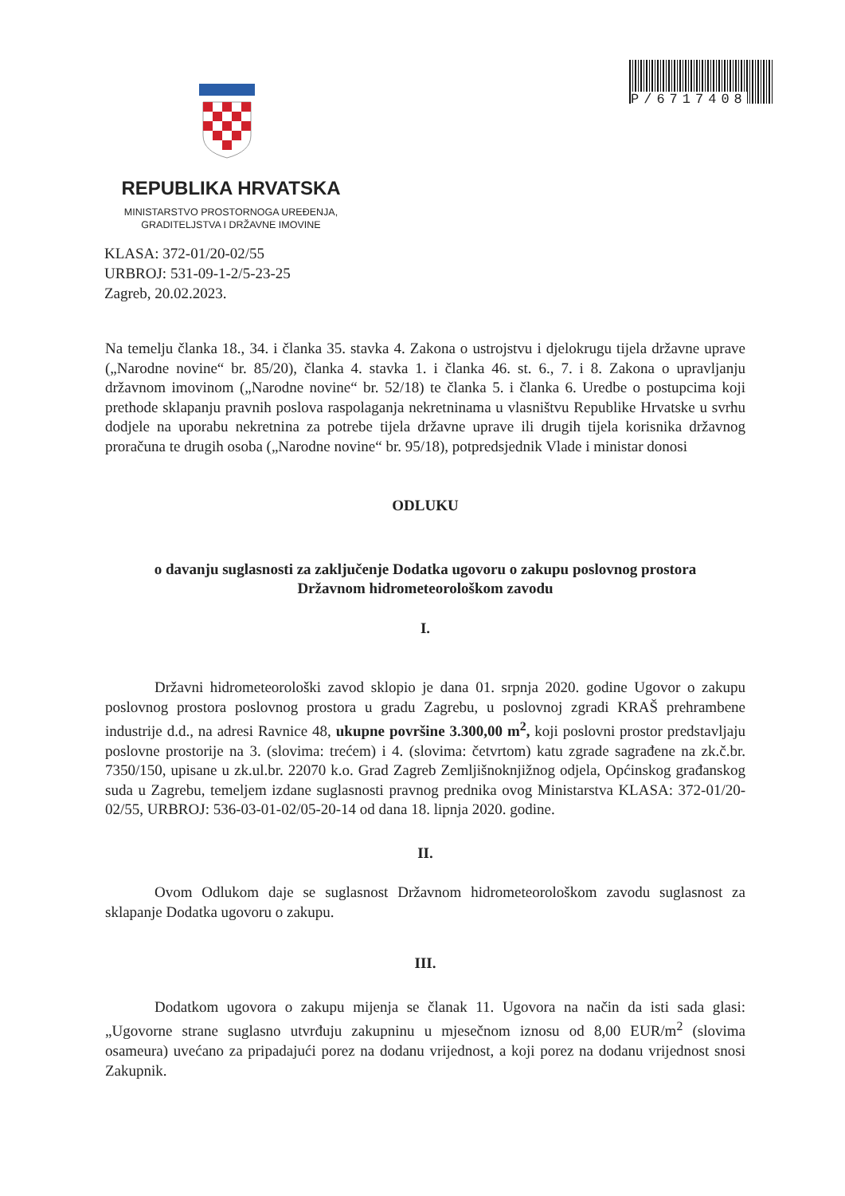P/6717408
REPUBLIKA HRVATSKA
MINISTARSTVO PROSTORNOGA UREĐENJA,
GRADITELJSTVA I DRŽAVNE IMOVINE
KLASA: 372-01/20-02/55
URBROJ: 531-09-1-2/5-23-25
Zagreb, 20.02.2023.
Na temelju članka 18., 34. i članka 35. stavka 4. Zakona o ustrojstvu i djelokrugu tijela državne uprave („Narodne novine“ br. 85/20), članka 4. stavka 1. i članka 46. st. 6., 7. i 8. Zakona o upravljanju državnom imovinom („Narodne novine“ br. 52/18) te članka 5. i članka 6. Uredbe o postupcima koji prethode sklapanju pravnih poslova raspolaganja nekretninama u vlasništvu Republike Hrvatske u svrhu dodjele na uporabu nekretnina za potrebe tijela državne uprave ili drugih tijela korisnika državnog proračuna te drugih osoba („Narodne novine“ br. 95/18), potpredsjednik Vlade i ministar donosi
ODLUKU
o davanju suglasnosti za zaključenje Dodatka ugovoru o zakupu poslovnog prostora
Državnom hidrometeorološkom zavodu
I.
Državni hidrometeorološki zavod sklopio je dana 01. srpnja 2020. godine Ugovor o zakupu poslovnog prostora poslovnog prostora u gradu Zagrebu, u poslovnoj zgradi KRAŠ prehrambene industrije d.d., na adresi Ravnice 48, ukupne površine 3.300,00 m<sup>2</sup>, koji poslovni prostor predstavljaju poslovne prostorije na 3. (slovima: trećem) i 4. (slovima: četvrtom) katu zgrade sagrađene na zk.č.br. 7350/150, upisane u zk.ul.br. 22070 k.o. Grad Zagreb Zemljišnoknjižnog odjela, Općinskog građanskog suda u Zagrebu, temeljem izdane suglasnosti pravnog prednika ovog Ministarstva KLASA: 372-01/20-02/55, URBROJ: 536-03-01-02/05-20-14 od dana 18. lipnja 2020. godine.
II.
Ovom Odlukom daje se suglasnost Državnom hidrometeorološkom zavodu suglasnost za sklapanje Dodatka ugovoru o zakupu.
III.
Dodatkom ugovora o zakupu mijenja se članak 11. Ugovora na način da isti sada glasi: „Ugovorne strane suglasno utvrđuju zakupninu u mjesečnom iznosu od 8,00 EUR/m<sup>2</sup> (slovima osameura) uvećano za pripadajući porez na dodanu vrijednost, a koji porez na dodanu vrijednost snosi Zakupnik.